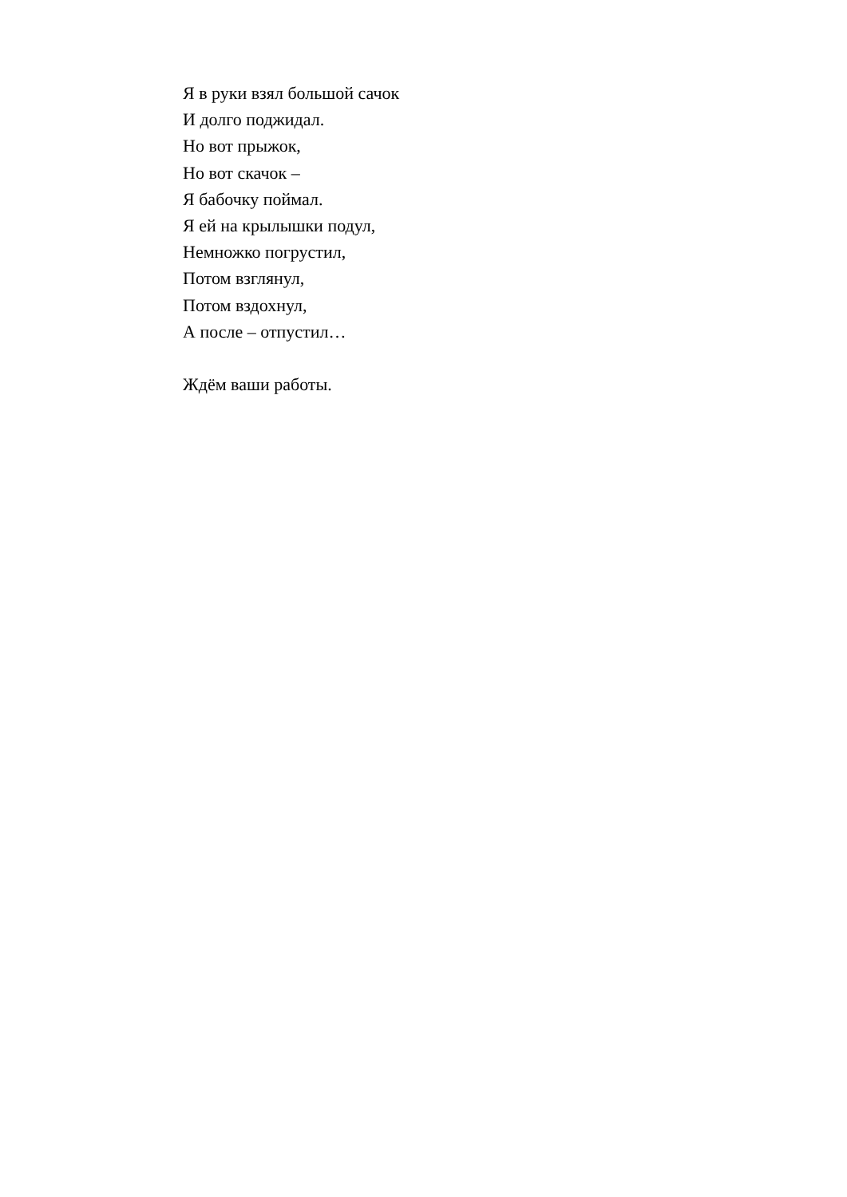Я в руки взял большой сачок
И долго поджидал.
Но вот прыжок,
Но вот скачок –
Я бабочку поймал.
Я ей на крылышки подул,
Немножко погрустил,
Потом взглянул,
Потом вздохнул,
А после – отпустил…
Ждём ваши работы.